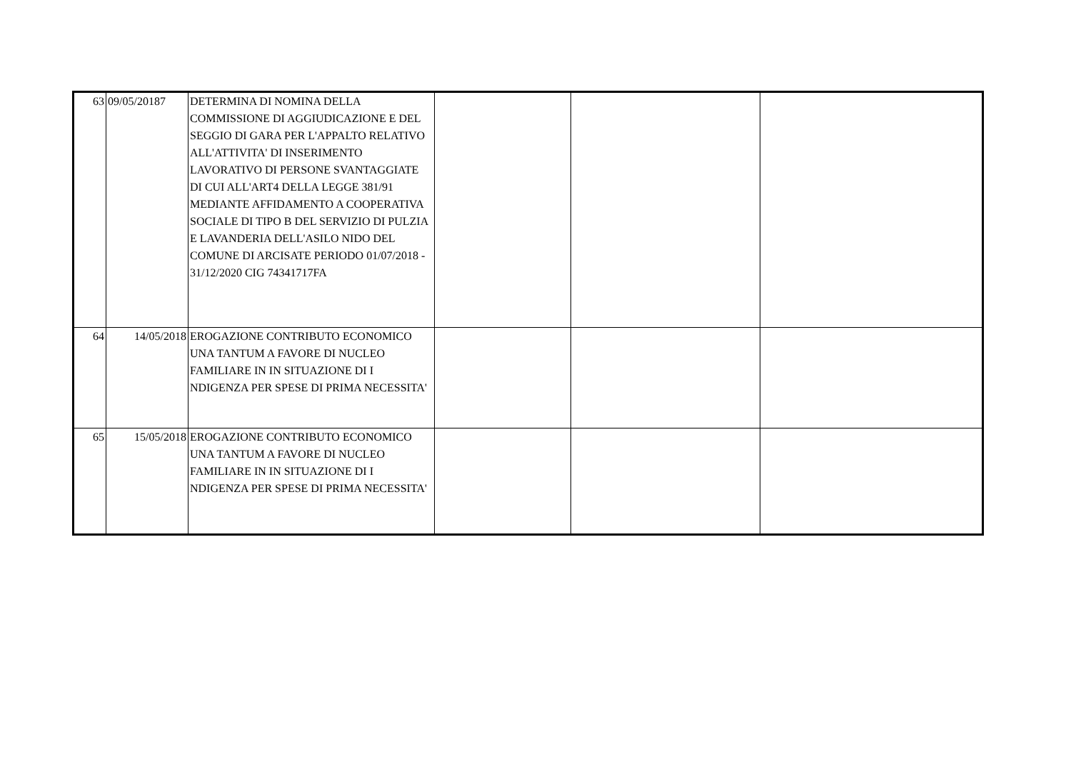| 63 | 09/05/20187 | DETERMINA DI NOMINA DELLA COMMISSIONE DI AGGIUDICAZIONE E DEL SEGGIO DI GARA PER L'APPALTO RELATIVO ALL'ATTIVITA' DI INSERIMENTO LAVORATIVO DI PERSONE SVANTAGGIATE DI CUI ALL'ART4 DELLA LEGGE 381/91 MEDIANTE AFFIDAMENTO A COOPERATIVA SOCIALE DI TIPO B DEL SERVIZIO DI PULZIA E LAVANDERIA DELL'ASILO NIDO DEL COMUNE DI ARCISATE PERIODO 01/07/2018 - 31/12/2020 CIG 74341717FA | | | |
| 64 | 14/05/2018 | EROGAZIONE CONTRIBUTO ECONOMICO UNA TANTUM A FAVORE DI NUCLEO FAMILIARE IN IN SITUAZIONE DI I NDIGENZA PER SPESE DI PRIMA NECESSITA' | | | |
| 65 | 15/05/2018 | EROGAZIONE CONTRIBUTO ECONOMICO UNA TANTUM A FAVORE DI NUCLEO FAMILIARE IN IN SITUAZIONE DI I NDIGENZA PER SPESE DI PRIMA NECESSITA' | | | |